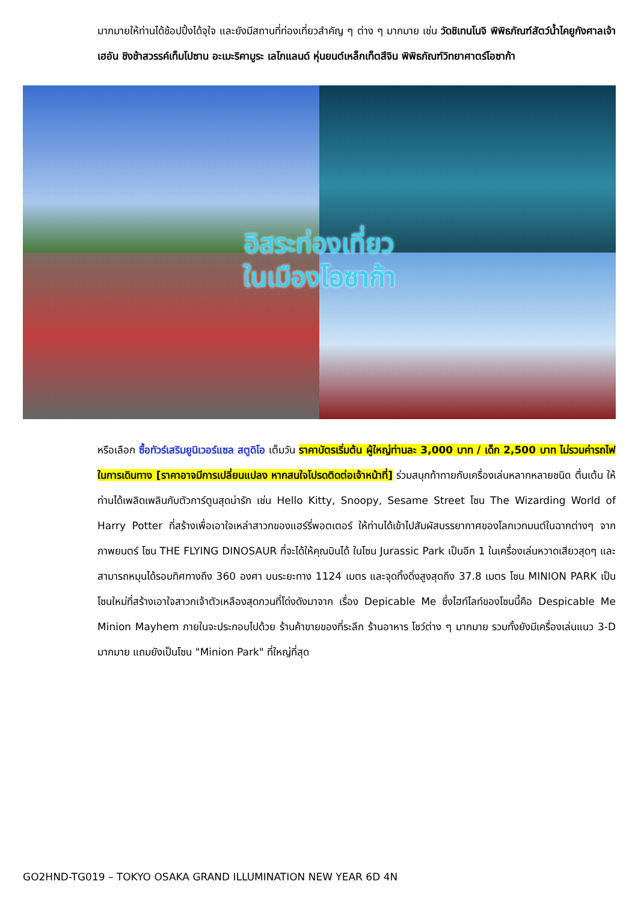มากมายให้ท่านได้ช้อปปิ้งได้จุใจ และยังมีสถานที่ท่องเที่ยวสำคัญ ๆ ต่าง ๆ มากมาย เช่น วัดชิเทนโนจิ พิพิธภัณฑ์สัตว์น้ำไคยูกังศาลเจ้าเฮอัน ชิงช้าสวรรค์เท็มโปซาน อะเมะริคามูระ เลโกแลนด์ หุ่นยนต์เหล็กเท็ตสึจิน พิพิธภัณฑ์วิทยาศาตร์โอซาก้า
อิสระท่องเที่ยว
ในเมืองโอซาก้า
หรือเลือก ซื้อทัวร์เสริมยูนิเวอร์แซล สตูดิโอ เต็มวัน ราคาบัตรเริ่มต้น ผู้ใหญ่ท่านละ 3,000 บาท / เด็ก 2,500 บาท ไม่รวมค่ารถไฟในการเดินทาง [ราคาอาจมีการเปลี่ยนแปลง หากสนใจโปรดติดต่อเจ้าหน้าที่] ร่วมสนุกท้าทายกับเครื่องเล่นหลากหลายชนิด ตื่นเต้น ให้ท่านได้เพลิดเพลินกับตัวการ์ตูนสุดน่ารัก เช่น Hello Kitty, Snoopy, Sesame Street โซน The Wizarding World of Harry Potter ที่สร้างเพื่อเอาใจเหล่าสาวกของแฮร์รี่พอตเตอร์ ให้ท่านได้เข้าไปสัมผัสบรรยากาศของโลกเวทมนต์ในฉากต่างๆ จากภาพยนตร์ โซน THE FLYING DINOSAUR ที่จะได้ให้คุณบินได้ ในโซน Jurassic Park เป็นอีก 1 ในเครื่องเล่นหวาดเสียวสุดๆ และสามารถหมุนได้รอบทิศทางถึง 360 องศา บนระยะทาง 1124 เมตร และจุดทิ้งดิ่งสูงสุดถึง 37.8 เมตร โซน MINION PARK เป็นโซนใหม่ที่สร้างเอาใจสาวกเจ้าตัวเหลืองสุดกวนที่โด่งดังมาจาก เรื่อง Depicable Me ซึ่งไฮท์ไลท์ของโซนนี้คือ Despicable Me Minion Mayhem ภายในจะประกอบไปด้วย ร้านค้าขายของที่ระลึก ร้านอาหาร โชว์ต่าง ๆ มากมาย รวมทั้งยังมีเครื่องเล่นแนว 3-D มากมาย แถมยังเป็นโซน "Minion Park" ที่ใหญ่ที่สุด
GO2HND-TG019 – TOKYO OSAKA GRAND ILLUMINATION NEW YEAR 6D 4N